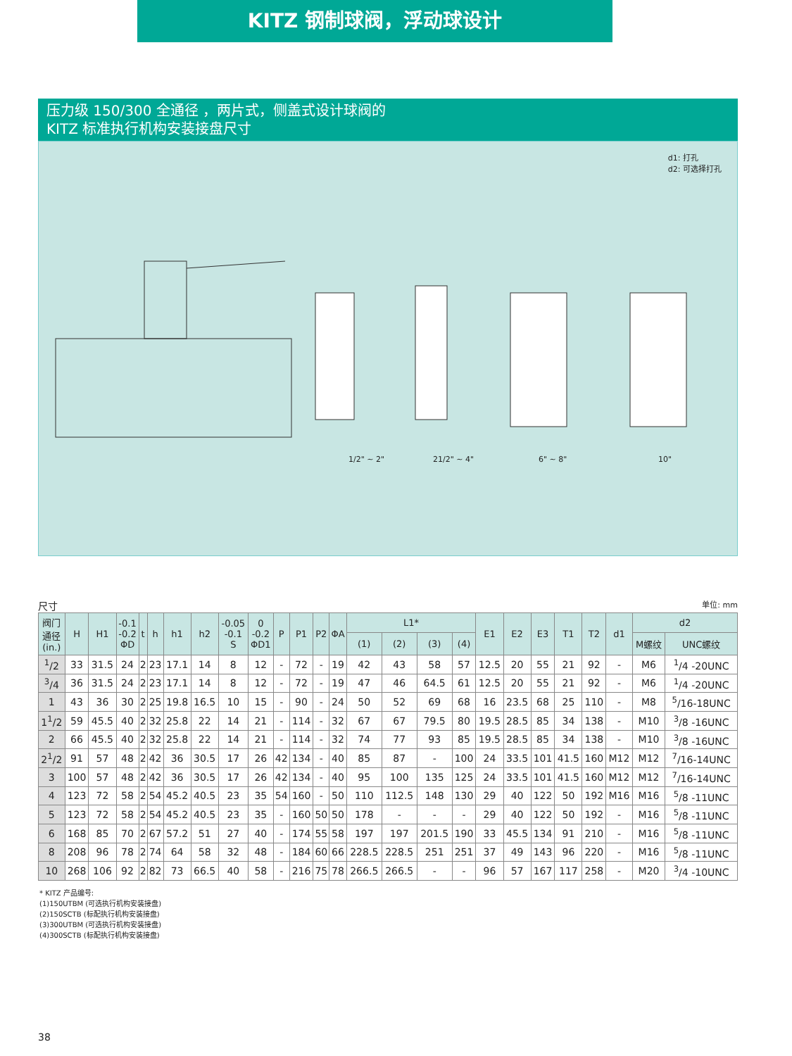KITZ 钢制球阀，浮动球设计
压力级 150/300 全通径 ，两片式，侧盖式设计球阀的
KITZ 标准执行机构安装接盘尺寸
d1: 打孔
d2: 可选择打孔
1/2" ~ 2" 21/2" ~ 4" 6" ~ 8" 10"
尺寸 单位: mm
| 阀门 通径 (in.) | H | H1 | -0.1 -0.2 ΦD | t | h | h1 | h2 | -0.05 -0.1 S | 0 -0.2 ΦD1 | P | P1 | P2 | ΦA | L1* | | | | E1 | E2 | E3 | T1 | T2 | d1 | d2 | |
| --- | --- | --- | --- | --- | --- | --- | --- | --- | --- | --- | --- | --- | --- | --- | --- | --- | --- | --- | --- | --- | --- | --- | --- | --- | --- |
| | | | | | | | | | | | | | | (1) | (2) | (3) | (4) | | | | | | | M螺纹 | UNC螺纹 |
| <sup>1</sup>/2 | 33 | 31.5 | 24 | 2 | 23 | 17.1 | 14 | 8 | 12 | - | 72 | - | 19 | 42 | 43 | 58 | 57 | 12.5 | 20 | 55 | 21 | 92 | - | M6 | <sup>1</sup>/4 -20UNC |
| <sup>3</sup>/4 | 36 | 31.5 | 24 | 2 | 23 | 17.1 | 14 | 8 | 12 | - | 72 | - | 19 | 47 | 46 | 64.5 | 61 | 12.5 | 20 | 55 | 21 | 92 | - | M6 | <sup>1</sup>/4 -20UNC |
| 1 | 43 | 36 | 30 | 2 | 25 | 19.8 | 16.5 | 10 | 15 | - | 90 | - | 24 | 50 | 52 | 69 | 68 | 16 | 23.5 | 68 | 25 | 110 | - | M8 | <sup>5</sup>/16-18UNC |
| 1<sup>1</sup>/2 | 59 | 45.5 | 40 | 2 | 32 | 25.8 | 22 | 14 | 21 | - | 114 | - | 32 | 67 | 67 | 79.5 | 80 | 19.5 | 28.5 | 85 | 34 | 138 | - | M10 | <sup>3</sup>/8 -16UNC |
| 2 | 66 | 45.5 | 40 | 2 | 32 | 25.8 | 22 | 14 | 21 | - | 114 | - | 32 | 74 | 77 | 93 | 85 | 19.5 | 28.5 | 85 | 34 | 138 | - | M10 | <sup>3</sup>/8 -16UNC |
| 2<sup>1</sup>/2 | 91 | 57 | 48 | 2 | 42 | 36 | 30.5 | 17 | 26 | 42 | 134 | - | 40 | 85 | 87 | - | 100 | 24 | 33.5 | 101 | 41.5 | 160 | M12 | M12 | <sup>7</sup>/16-14UNC |
| 3 | 100 | 57 | 48 | 2 | 42 | 36 | 30.5 | 17 | 26 | 42 | 134 | - | 40 | 95 | 100 | 135 | 125 | 24 | 33.5 | 101 | 41.5 | 160 | M12 | M12 | <sup>7</sup>/16-14UNC |
| 4 | 123 | 72 | 58 | 2 | 54 | 45.2 | 40.5 | 23 | 35 | 54 | 160 | - | 50 | 110 | 112.5 | 148 | 130 | 29 | 40 | 122 | 50 | 192 | M16 | M16 | <sup>5</sup>/8 -11UNC |
| 5 | 123 | 72 | 58 | 2 | 54 | 45.2 | 40.5 | 23 | 35 | - | 160 | 50 | 50 | 178 | - | - | - | 29 | 40 | 122 | 50 | 192 | - | M16 | <sup>5</sup>/8 -11UNC |
| 6 | 168 | 85 | 70 | 2 | 67 | 57.2 | 51 | 27 | 40 | - | 174 | 55 | 58 | 197 | 197 | 201.5 | 190 | 33 | 45.5 | 134 | 91 | 210 | - | M16 | <sup>5</sup>/8 -11UNC |
| 8 | 208 | 96 | 78 | 2 | 74 | 64 | 58 | 32 | 48 | - | 184 | 60 | 66 | 228.5 | 228.5 | 251 | 251 | 37 | 49 | 143 | 96 | 220 | - | M16 | <sup>5</sup>/8 -11UNC |
| 10 | 268 | 106 | 92 | 2 | 82 | 73 | 66.5 | 40 | 58 | - | 216 | 75 | 78 | 266.5 | 266.5 | - | - | 96 | 57 | 167 | 117 | 258 | - | M20 | <sup>3</sup>/4 -10UNC |
* KITZ 产品编号:
(1)150UTBM (可选执行机构安装接盘)
(2)150SCTB (标配执行机构安装接盘)
(3)300UTBM (可选执行机构安装接盘)
(4)300SCTB (标配执行机构安装接盘)
38